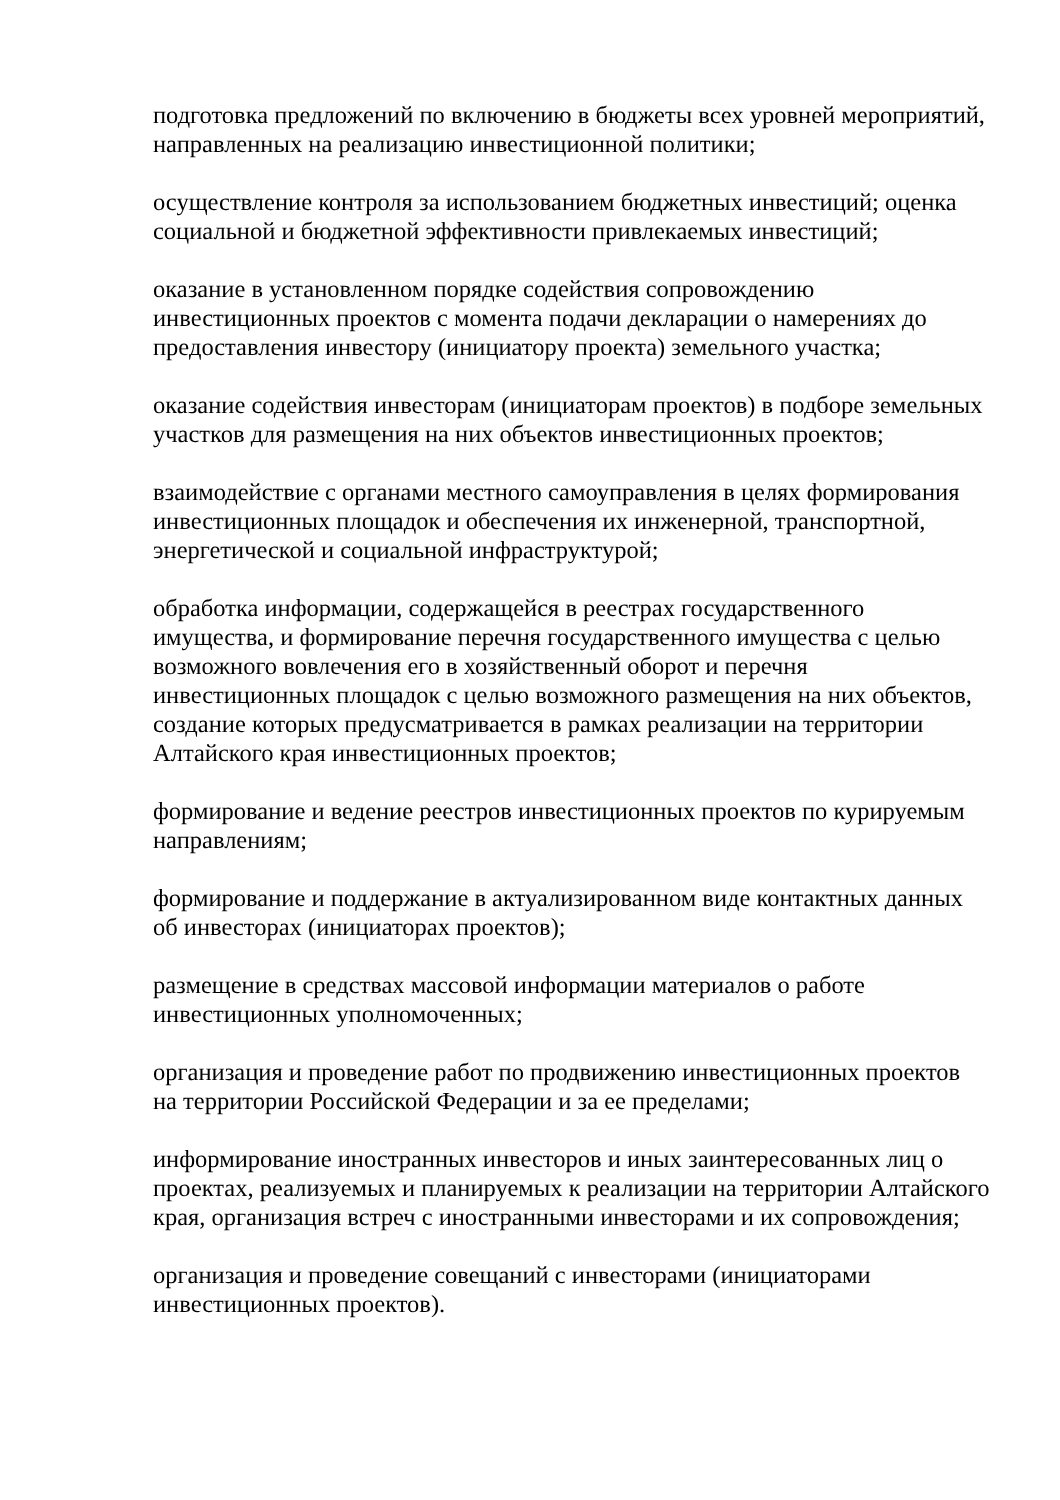подготовка предложений по включению в бюджеты всех уровней мероприятий, направленных на реализацию инвестиционной политики;
осуществление контроля за использованием бюджетных инвестиций; оценка социальной и бюджетной эффективности привлекаемых инвестиций;
оказание в установленном порядке содействия сопровождению инвестиционных проектов с момента подачи декларации о намерениях до предоставления инвестору (инициатору проекта) земельного участка;
оказание содействия инвесторам (инициаторам проектов) в подборе земельных участков для размещения на них объектов инвестиционных проектов;
взаимодействие с органами местного самоуправления в целях формирования инвестиционных площадок и обеспечения их инженерной, транспортной, энергетической и социальной инфраструктурой;
обработка информации, содержащейся в реестрах государственного имущества, и формирование перечня государственного имущества с целью возможного вовлечения его в хозяйственный оборот и перечня инвестиционных площадок с целью возможного размещения на них объектов, создание которых предусматривается в рамках реализации на территории Алтайского края инвестиционных проектов;
формирование и ведение реестров инвестиционных проектов по курируемым направлениям;
формирование и поддержание в актуализированном виде контактных данных об инвесторах (инициаторах проектов);
размещение в средствах массовой информации материалов о работе инвестиционных уполномоченных;
организация и проведение работ по продвижению инвестиционных проектов на территории Российской Федерации и за ее пределами;
информирование иностранных инвесторов и иных заинтересованных лиц о проектах, реализуемых и планируемых к реализации на территории Алтайского края, организация встреч с иностранными инвесторами и их сопровождения;
организация и проведение совещаний с инвесторами (инициаторами инвестиционных проектов).